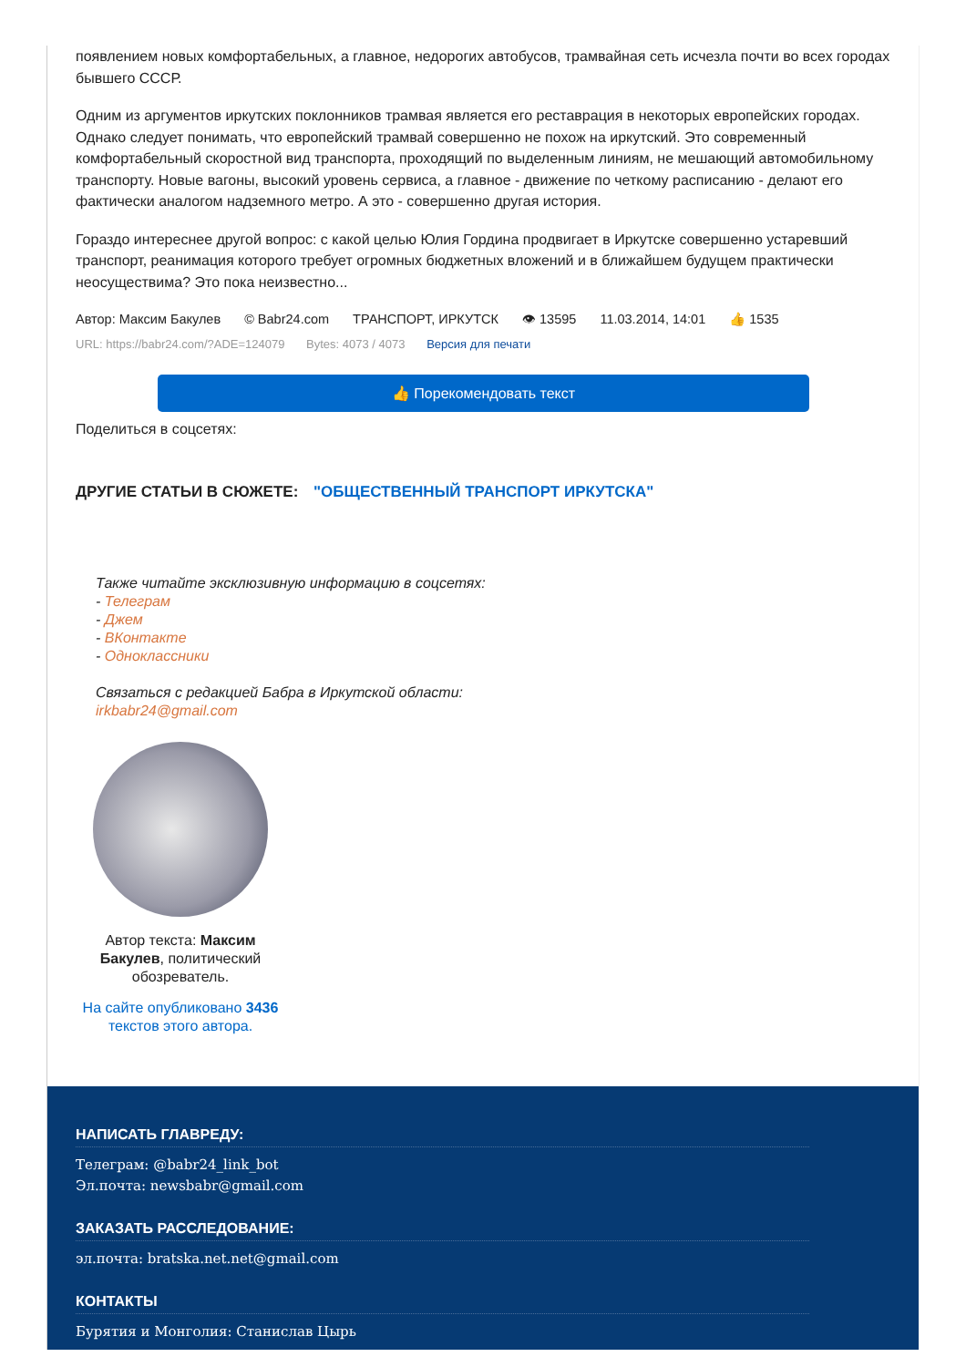появлением новых комфортабельных, а главное, недорогих автобусов, трамвайная сеть исчезла почти во всех городах бывшего СССР.
Одним из аргументов иркутских поклонников трамвая является его реставрация в некоторых европейских городах. Однако следует понимать, что европейский трамвай совершенно не похож на иркутский. Это современный комфортабельный скоростной вид транспорта, проходящий по выделенным линиям, не мешающий автомобильному транспорту. Новые вагоны, высокий уровень сервиса, а главное - движение по четкому расписанию - делают его фактически аналогом надземного метро. А это - совершенно другая история.
Гораздо интереснее другой вопрос: с какой целью Юлия Гордина продвигает в Иркутске совершенно устаревший транспорт, реанимация которого требует огромных бюджетных вложений и в ближайшем будущем практически неосуществима? Это пока неизвестно...
Автор: Максим Бакулев © Babr24.com ТРАНСПОРТ, ИРКУТСК 👁 13595 11.03.2014, 14:01 👍 1535
URL: https://babr24.com/?ADE=124079 Bytes: 4073 / 4073 Версия для печати
👍 Порекомендовать текст
Поделиться в соцсетях:
ДРУГИЕ СТАТЬИ В СЮЖЕТЕ: "ОБЩЕСТВЕННЫЙ ТРАНСПОРТ ИРКУТСКА"
Также читайте эксклюзивную информацию в соцсетях:
- Телеграм
- Джем
- ВКонтакте
- Одноклассники
Связаться с редакцией Бабра в Иркутской области:
irkbabr24@gmail.com
Автор текста: Максим Бакулев, политический обозреватель.
На сайте опубликовано 3436 текстов этого автора.
НАПИСАТЬ ГЛАВРЕДУ:
Телеграм: @babr24_link_bot
Эл.почта: newsbabr@gmail.com
ЗАКАЗАТЬ РАССЛЕДОВАНИЕ:
эл.почта: bratska.net.net@gmail.com
КОНТАКТЫ
Бурятия и Монголия: Станислав Цырь